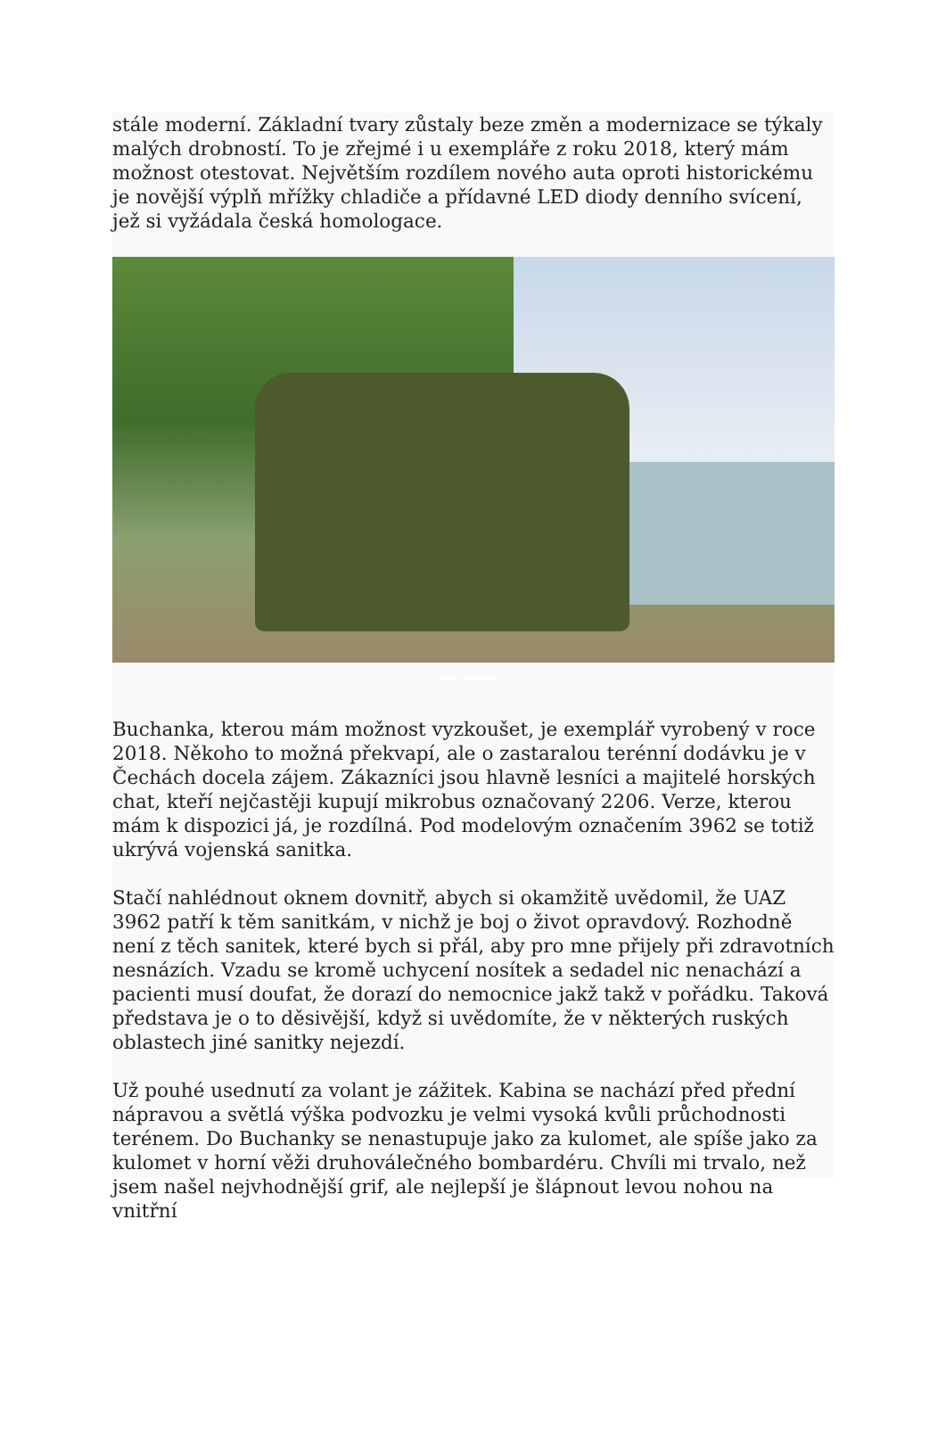stále moderní. Základní tvary zůstaly beze změn a modernizace se týkaly malých drobností. To je zřejmé i u exempláře z roku 2018, který mám možnost otestovat. Největším rozdílem nového auta oproti historickému je novější výplň mřížky chladiče a přídavné LED diody denního svícení, jež si vyžádala česká homologace.
zdroj: Autoweb.cz
Buchanka, kterou mám možnost vyzkoušet, je exemplář vyrobený v roce 2018. Někoho to možná překvapí, ale o zastaralou terénní dodávku je v Čechách docela zájem. Zákazníci jsou hlavně lesníci a majitelé horských chat, kteří nejčastěji kupují mikrobus označovaný 2206. Verze, kterou mám k dispozici já, je rozdílná. Pod modelovým označením 3962 se totiž ukrývá vojenská sanitka.
Stačí nahlédnout oknem dovnitř, abych si okamžitě uvědomil, že UAZ 3962 patří k těm sanitkám, v nichž je boj o život opravdový. Rozhodně není z těch sanitek, které bych si přál, aby pro mne přijely při zdravotních nesnázích. Vzadu se kromě uchycení nosítek a sedadel nic nenachází a pacienti musí doufat, že dorazí do nemocnice jakž takž v pořádku. Taková představa je o to děsivější, když si uvědomíte, že v některých ruských oblastech jiné sanitky nejezdí.
Už pouhé usednutí za volant je zážitek. Kabina se nachází před přední nápravou a světlá výška podvozku je velmi vysoká kvůli průchodnosti terénem. Do Buchanky se nenastupuje jako za kulomet, ale spíše jako za kulomet v horní věži druhoválečného bombardéru. Chvíli mi trvalo, než jsem našel nejvhodnější grif, ale nejlepší je šlápnout levou nohou na vnitřní